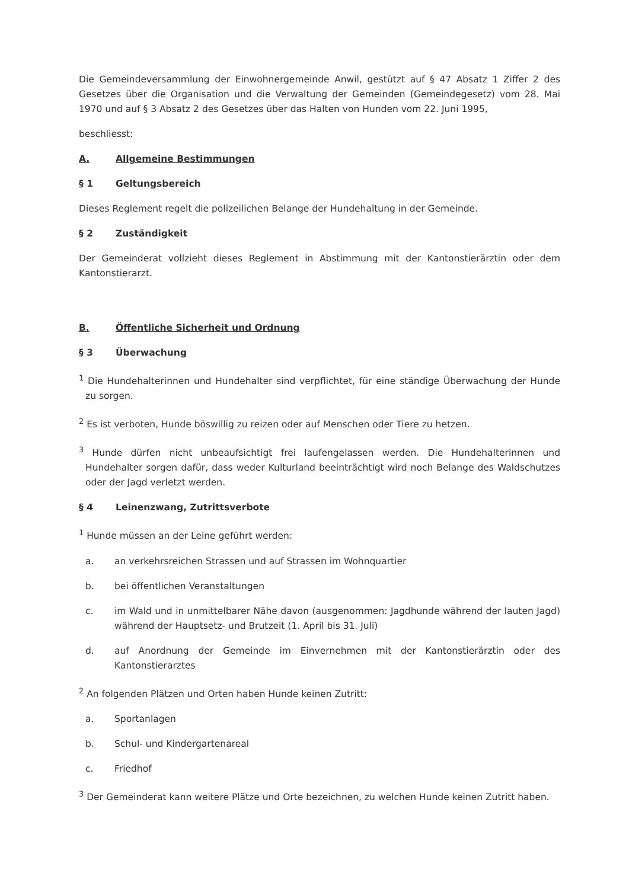Die Gemeindeversammlung der Einwohnergemeinde Anwil, gestützt auf § 47 Absatz 1 Ziffer 2 des Gesetzes über die Organisation und die Verwaltung der Gemeinden (Gemeindegesetz) vom 28. Mai 1970 und auf § 3 Absatz 2 des Gesetzes über das Halten von Hunden vom 22. Juni 1995,
beschliesst:
A. Allgemeine Bestimmungen
§ 1 Geltungsbereich
Dieses Reglement regelt die polizeilichen Belange der Hundehaltung in der Gemeinde.
§ 2 Zuständigkeit
Der Gemeinderat vollzieht dieses Reglement in Abstimmung mit der Kantonstierärztin oder dem Kantonstierarzt.
B. Öffentliche Sicherheit und Ordnung
§ 3 Überwachung
<sup>1</sup> Die Hundehalterinnen und Hundehalter sind verpflichtet, für eine ständige Überwachung der Hunde zu sorgen.
<sup>2</sup> Es ist verboten, Hunde böswillig zu reizen oder auf Menschen oder Tiere zu hetzen.
<sup>3</sup> Hunde dürfen nicht unbeaufsichtigt frei laufengelassen werden. Die Hundehalterinnen und Hundehalter sorgen dafür, dass weder Kulturland beeinträchtigt wird noch Belange des Waldschutzes oder der Jagd verletzt werden.
§ 4 Leinenzwang, Zutrittsverbote
<sup>1</sup> Hunde müssen an der Leine geführt werden:
a. an verkehrsreichen Strassen und auf Strassen im Wohnquartier
b. bei öffentlichen Veranstaltungen
c. im Wald und in unmittelbarer Nähe davon (ausgenommen: Jagdhunde während der lauten Jagd) während der Hauptsetz- und Brutzeit (1. April bis 31. Juli)
d. auf Anordnung der Gemeinde im Einvernehmen mit der Kantonstierärztin oder des Kantonstierarztes
<sup>2</sup> An folgenden Plätzen und Orten haben Hunde keinen Zutritt:
a. Sportanlagen
b. Schul- und Kindergartenareal
c. Friedhof
<sup>3</sup> Der Gemeinderat kann weitere Plätze und Orte bezeichnen, zu welchen Hunde keinen Zutritt haben.